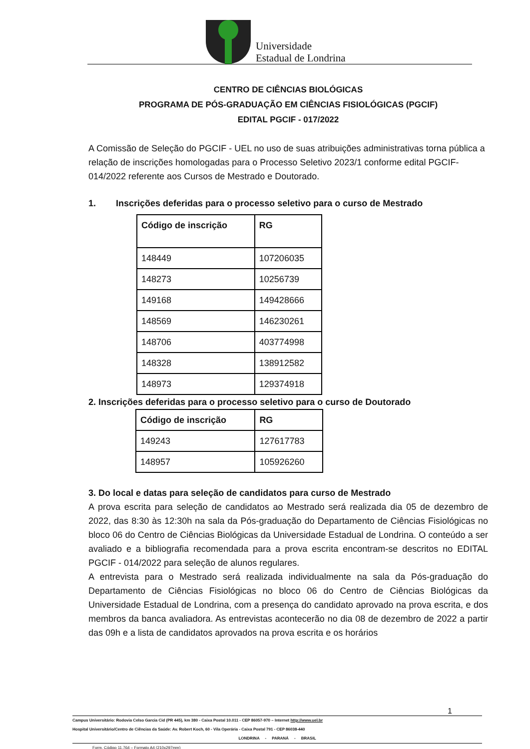Universidade
Estadual de Londrina
CENTRO DE CIÊNCIAS BIOLÓGICAS
PROGRAMA DE PÓS-GRADUAÇÃO EM CIÊNCIAS FISIOLÓGICAS (PGCIF)
EDITAL PGCIF - 017/2022
A Comissão de Seleção do PGCIF - UEL no uso de suas atribuições administrativas torna pública a relação de inscrições homologadas para o Processo Seletivo 2023/1 conforme edital PGCIF- 014/2022 referente aos Cursos de Mestrado e Doutorado.
1. Inscrições deferidas para o processo seletivo para o curso de Mestrado
| Código de inscrição | RG |
| --- | --- |
| 148449 | 107206035 |
| 148273 | 10256739 |
| 149168 | 149428666 |
| 148569 | 146230261 |
| 148706 | 403774998 |
| 148328 | 138912582 |
| 148973 | 129374918 |
2. Inscrições deferidas para o processo seletivo para o curso de Doutorado
| Código de inscrição | RG |
| --- | --- |
| 149243 | 127617783 |
| 148957 | 105926260 |
3. Do local e datas para seleção de candidatos para curso de Mestrado
A prova escrita para seleção de candidatos ao Mestrado será realizada dia 05 de dezembro de 2022, das 8:30 às 12:30h na sala da Pós-graduação do Departamento de Ciências Fisiológicas no bloco 06 do Centro de Ciências Biológicas da Universidade Estadual de Londrina. O conteúdo a ser avaliado e a bibliografia recomendada para a prova escrita encontram-se descritos no EDITAL PGCIF - 014/2022 para seleção de alunos regulares.
A entrevista para o Mestrado será realizada individualmente na sala da Pós-graduação do Departamento de Ciências Fisiológicas no bloco 06 do Centro de Ciências Biológicas da Universidade Estadual de Londrina, com a presença do candidato aprovado na prova escrita, e dos membros da banca avaliadora. As entrevistas acontecerão no dia 08 de dezembro de 2022 a partir das 09h e a lista de candidatos aprovados na prova escrita e os horários
1
Campus Universitário: Rodovia Celso Garcia Cid (PR 445), km 380 - Caixa Postal 10.011 - CEP 86057-970 – Internet http://www.uel.br
Hospital Universitário/Centro de Ciências da Saúde: Av. Robert Koch, 60 - Vila Operária - Caixa Postal 791 - CEP 86038-440
LONDRINA - PARANÁ - BRASIL
Form. Código 11.764 – Formato A4 (210x297mm)